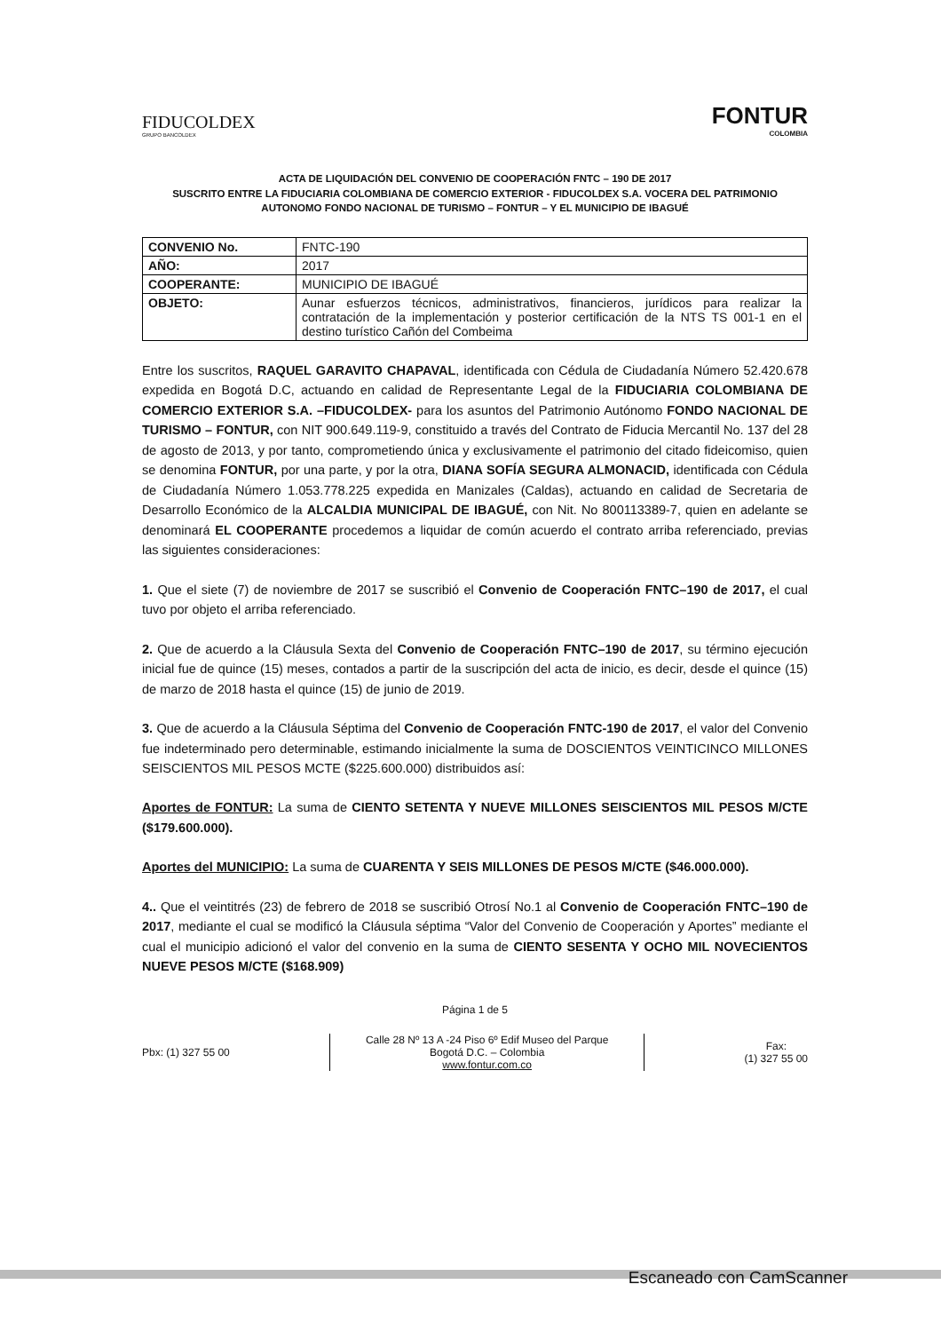FIDUCOLDEX
GRUPO BANCOLDEX
FONTUR
COLOMBIA
ACTA DE LIQUIDACIÓN DEL CONVENIO DE COOPERACIÓN FNTC – 190 DE 2017
SUSCRITO ENTRE LA FIDUCIARIA COLOMBIANA DE COMERCIO EXTERIOR - FIDUCOLDEX S.A. VOCERA DEL PATRIMONIO AUTONOMO FONDO NACIONAL DE TURISMO – FONTUR – Y EL MUNICIPIO DE IBAGUÉ
| CONVENIO No. | FNTC-190 |
| AÑO: | 2017 |
| COOPERANTE: | MUNICIPIO DE IBAGUÉ |
| OBJETO: | Aunar esfuerzos técnicos, administrativos, financieros, jurídicos para realizar la contratación de la implementación y posterior certificación de la NTS TS 001-1 en el destino turístico Cañón del Combeima |
Entre los suscritos, RAQUEL GARAVITO CHAPAVAL, identificada con Cédula de Ciudadanía Número 52.420.678 expedida en Bogotá D.C, actuando en calidad de Representante Legal de la FIDUCIARIA COLOMBIANA DE COMERCIO EXTERIOR S.A. –FIDUCOLDEX- para los asuntos del Patrimonio Autónomo FONDO NACIONAL DE TURISMO – FONTUR, con NIT 900.649.119-9, constituido a través del Contrato de Fiducia Mercantil No. 137 del 28 de agosto de 2013, y por tanto, comprometiendo única y exclusivamente el patrimonio del citado fideicomiso, quien se denomina FONTUR, por una parte, y por la otra, DIANA SOFÍA SEGURA ALMONACID, identificada con Cédula de Ciudadanía Número 1.053.778.225 expedida en Manizales (Caldas), actuando en calidad de Secretaria de Desarrollo Económico de la ALCALDIA MUNICIPAL DE IBAGUÉ, con Nit. No 800113389-7, quien en adelante se denominará EL COOPERANTE procedemos a liquidar de común acuerdo el contrato arriba referenciado, previas las siguientes consideraciones:
1. Que el siete (7) de noviembre de 2017 se suscribió el Convenio de Cooperación FNTC–190 de 2017, el cual tuvo por objeto el arriba referenciado.
2. Que de acuerdo a la Cláusula Sexta del Convenio de Cooperación FNTC–190 de 2017, su término ejecución inicial fue de quince (15) meses, contados a partir de la suscripción del acta de inicio, es decir, desde el quince (15) de marzo de 2018 hasta el quince (15) de junio de 2019.
3. Que de acuerdo a la Cláusula Séptima del Convenio de Cooperación FNTC-190 de 2017, el valor del Convenio fue indeterminado pero determinable, estimando inicialmente la suma de DOSCIENTOS VEINTICINCO MILLONES SEISCIENTOS MIL PESOS MCTE ($225.600.000) distribuidos así:
Aportes de FONTUR: La suma de CIENTO SETENTA Y NUEVE MILLONES SEISCIENTOS MIL PESOS M/CTE ($179.600.000).
Aportes del MUNICIPIO: La suma de CUARENTA Y SEIS MILLONES DE PESOS M/CTE ($46.000.000).
4.. Que el veintitrés (23) de febrero de 2018 se suscribió Otrosí No.1 al Convenio de Cooperación FNTC–190 de 2017, mediante el cual se modificó la Cláusula séptima “Valor del Convenio de Cooperación y Aportes” mediante el cual el municipio adicionó el valor del convenio en la suma de CIENTO SESENTA Y OCHO MIL NOVECIENTOS NUEVE PESOS M/CTE ($168.909)
Página 1 de 5
Pbx: (1) 327 55 00
Calle 28 Nº 13 A -24 Piso 6º Edif Museo del Parque
Bogotá D.C. – Colombia
www.fontur.com.co
Fax:
(1) 327 55 00
Escaneado con CamScanner